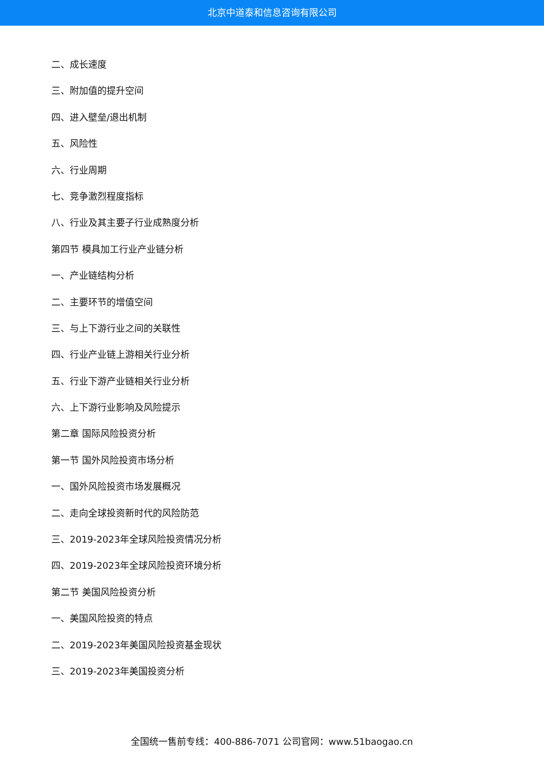北京中道泰和信息咨询有限公司
二、成长速度
三、附加值的提升空间
四、进入壁垒/退出机制
五、风险性
六、行业周期
七、竞争激烈程度指标
八、行业及其主要子行业成熟度分析
第四节 模具加工行业产业链分析
一、产业链结构分析
二、主要环节的增值空间
三、与上下游行业之间的关联性
四、行业产业链上游相关行业分析
五、行业下游产业链相关行业分析
六、上下游行业影响及风险提示
第二章 国际风险投资分析
第一节 国外风险投资市场分析
一、国外风险投资市场发展概况
二、走向全球投资新时代的风险防范
三、2019-2023年全球风险投资情况分析
四、2019-2023年全球风险投资环境分析
第二节 美国风险投资分析
一、美国风险投资的特点
二、2019-2023年美国风险投资基金现状
三、2019-2023年美国投资分析
全国统一售前专线：400-886-7071 公司官网：www.51baogao.cn